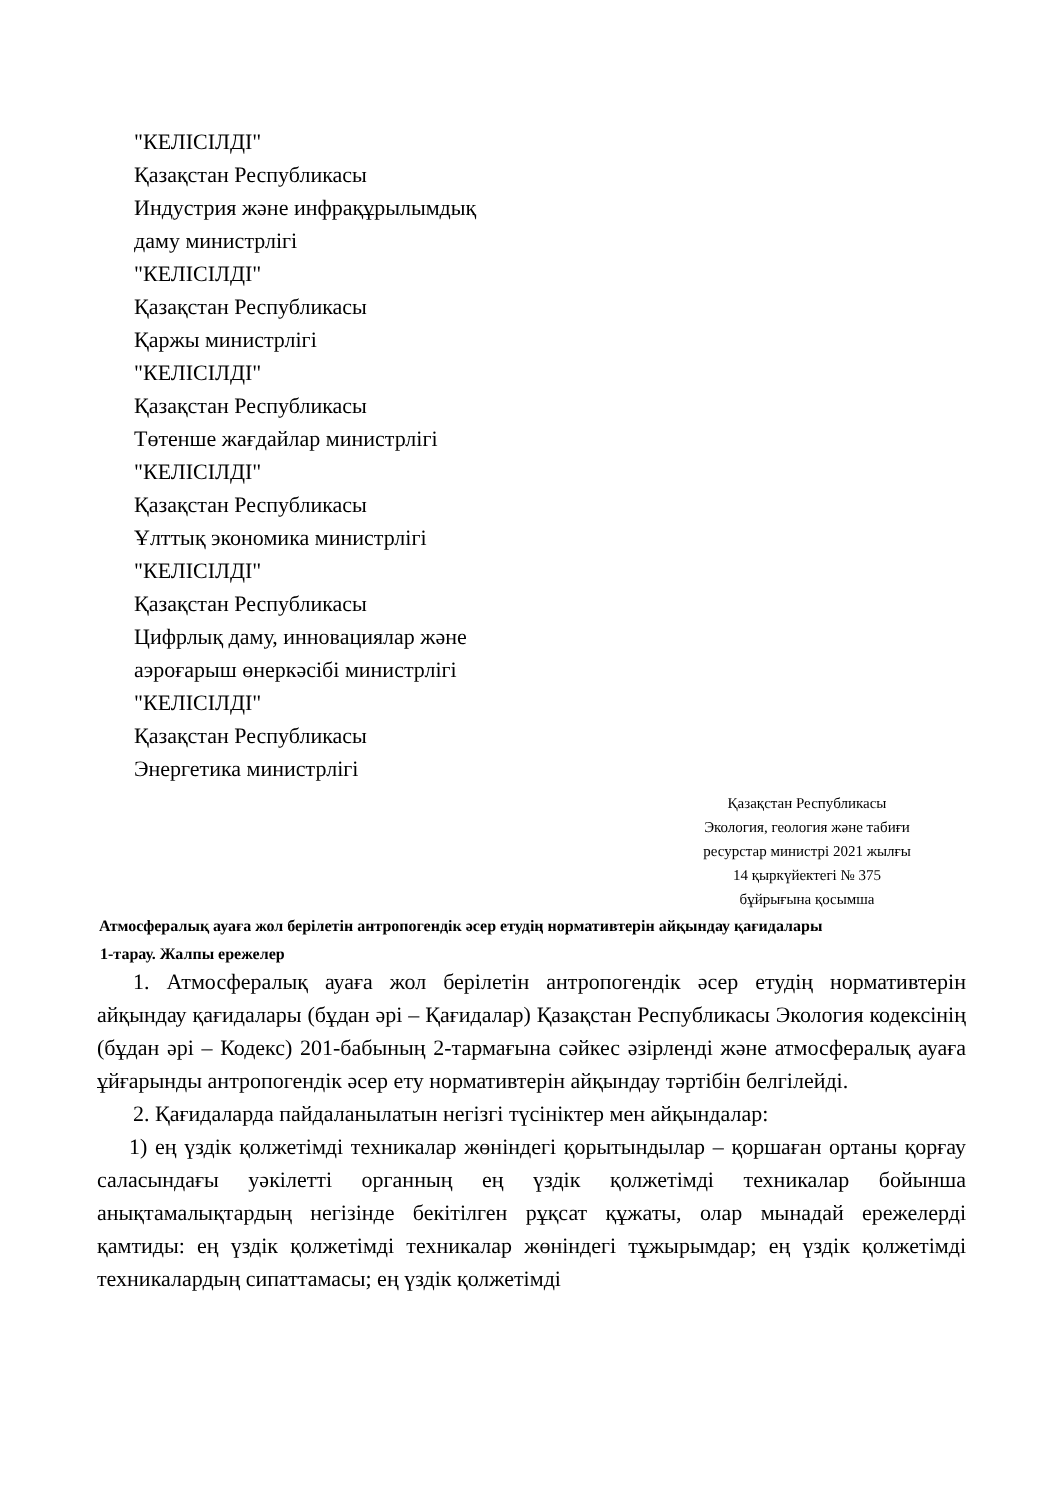"КЕЛІСІЛДІ"
Қазақстан Республикасы
Индустрия және инфрақұрылымдық
даму министрлігі
"КЕЛІСІЛДІ"
Қазақстан Республикасы
Қаржы министрлігі
"КЕЛІСІЛДІ"
Қазақстан Республикасы
Төтенше жағдайлар министрлігі
"КЕЛІСІЛДІ"
Қазақстан Республикасы
Ұлттық экономика министрлігі
"КЕЛІСІЛДІ"
Қазақстан Республикасы
Цифрлық даму, инновациялар және
аэроғарыш өнеркәсібі министрлігі
"КЕЛІСІЛДІ"
Қазақстан Республикасы
Энергетика министрлігі
Қазақстан Республикасы
Экология, геология және табиғи
ресурстар министрі 2021 жылғы
14 қыркүйектегі № 375
бұйрығына қосымша
Атмосфералық ауаға жол берілетін антропогендік әсер етудің нормативтерін айқындау қағидалары
1-тарау. Жалпы ережелер
1. Атмосфералық ауаға жол берілетін антропогендік әсер етудің нормативтерін айқындау қағидалары (бұдан әрі – Қағидалар) Қазақстан Республикасы Экология кодексінің (бұдан әрі – Кодекс) 201-бабының 2-тармағына сәйкес әзірленді және атмосфералық ауаға ұйғарынды антропогендік әсер ету нормативтерін айқындау тәртібін белгілейді.
2. Қағидаларда пайдаланылатын негізгі түсініктер мен айқындалар:
1) ең үздік қолжетімді техникалар жөніндегі қорытындылар – қоршаған ортаны қорғау саласындағы уәкілетті органның ең үздік қолжетімді техникалар бойынша анықтамалықтардың негізінде бекітілген рұқсат құжаты, олар мынадай ережелерді қамтиды: ең үздік қолжетімді техникалар жөніндегі тұжырымдар; ең үздік қолжетімді техникалардың сипаттамасы; ең үздік қолжетімді